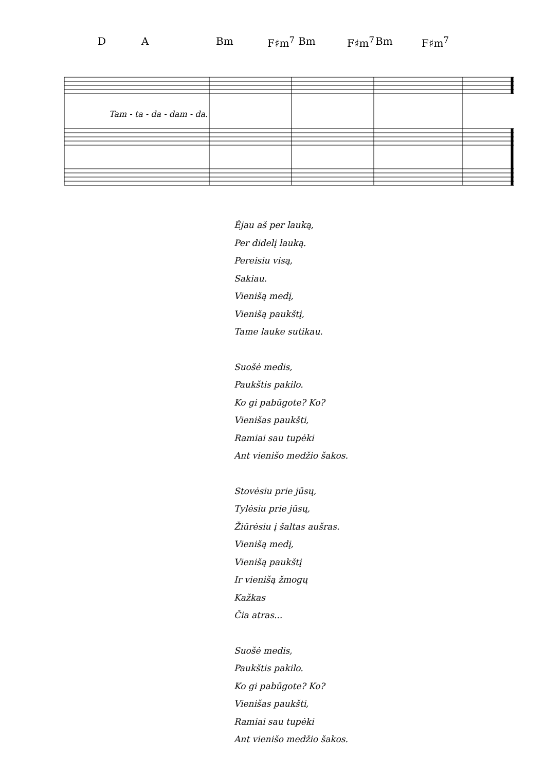D A Bm F♯m<sup>7</sup> Bm F♯m<sup>7</sup> Bm F♯m<sup>7</sup>
Tam - ta - da - dam - da.
Ėjau aš per lauką,
Per didelį lauką.
Pereisiu visą,
Sakiau.
Vienišą medį,
Vienišą paukštį,
Tame lauke sutikau.
Suošė medis,
Paukštis pakilo.
Ko gi pabūgote? Ko?
Vienišas paukšti,
Ramiai sau tupėki
Ant vienišo medžio šakos.
Stovėsiu prie jūsų,
Tylėsiu prie jūsų,
Žiūrėsiu į šaltas aušras.
Vienišą medį,
Vienišą paukštį
Ir vienišą žmogų
Kažkas
Čia atras...
Suošė medis,
Paukštis pakilo.
Ko gi pabūgote? Ko?
Vienišas paukšti,
Ramiai sau tupėki
Ant vienišo medžio šakos.